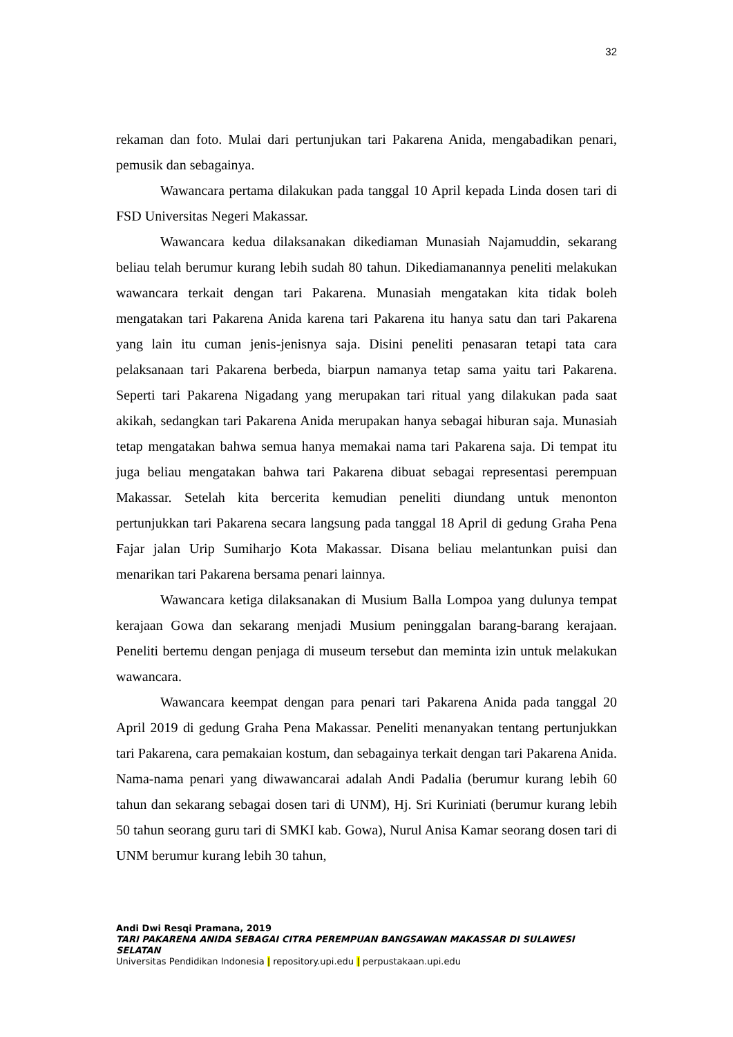32
rekaman dan foto. Mulai dari pertunjukan tari Pakarena Anida, mengabadikan penari, pemusik dan sebagainya.
Wawancara pertama dilakukan pada tanggal 10 April kepada Linda dosen tari di FSD Universitas Negeri Makassar.
Wawancara kedua dilaksanakan dikediaman Munasiah Najamuddin, sekarang beliau telah berumur kurang lebih sudah 80 tahun. Dikediamanannya peneliti melakukan wawancara terkait dengan tari Pakarena. Munasiah mengatakan kita tidak boleh mengatakan tari Pakarena Anida karena tari Pakarena itu hanya satu dan tari Pakarena yang lain itu cuman jenis-jenisnya saja. Disini peneliti penasaran tetapi tata cara pelaksanaan tari Pakarena berbeda, biarpun namanya tetap sama yaitu tari Pakarena. Seperti tari Pakarena Nigadang yang merupakan tari ritual yang dilakukan pada saat akikah, sedangkan tari Pakarena Anida merupakan hanya sebagai hiburan saja. Munasiah tetap mengatakan bahwa semua hanya memakai nama tari Pakarena saja. Di tempat itu juga beliau mengatakan bahwa tari Pakarena dibuat sebagai representasi perempuan Makassar. Setelah kita bercerita kemudian peneliti diundang untuk menonton pertunjukkan tari Pakarena secara langsung pada tanggal 18 April di gedung Graha Pena Fajar jalan Urip Sumiharjo Kota Makassar. Disana beliau melantunkan puisi dan menarikan tari Pakarena bersama penari lainnya.
Wawancara ketiga dilaksanakan di Musium Balla Lompoa yang dulunya tempat kerajaan Gowa dan sekarang menjadi Musium peninggalan barang-barang kerajaan. Peneliti bertemu dengan penjaga di museum tersebut dan meminta izin untuk melakukan wawancara.
Wawancara keempat dengan para penari tari Pakarena Anida pada tanggal 20 April 2019 di gedung Graha Pena Makassar. Peneliti menanyakan tentang pertunjukkan tari Pakarena, cara pemakaian kostum, dan sebagainya terkait dengan tari Pakarena Anida. Nama-nama penari yang diwawancarai adalah Andi Padalia (berumur kurang lebih 60 tahun dan sekarang sebagai dosen tari di UNM), Hj. Sri Kuriniati (berumur kurang lebih 50 tahun seorang guru tari di SMKI kab. Gowa), Nurul Anisa Kamar seorang dosen tari di UNM berumur kurang lebih 30 tahun,
Andi Dwi Resqi Pramana, 2019
TARI PAKARENA ANIDA SEBAGAI CITRA PEREMPUAN BANGSAWAN MAKASSAR DI SULAWESI SELATAN
Universitas Pendidikan Indonesia | repository.upi.edu | perpustakaan.upi.edu